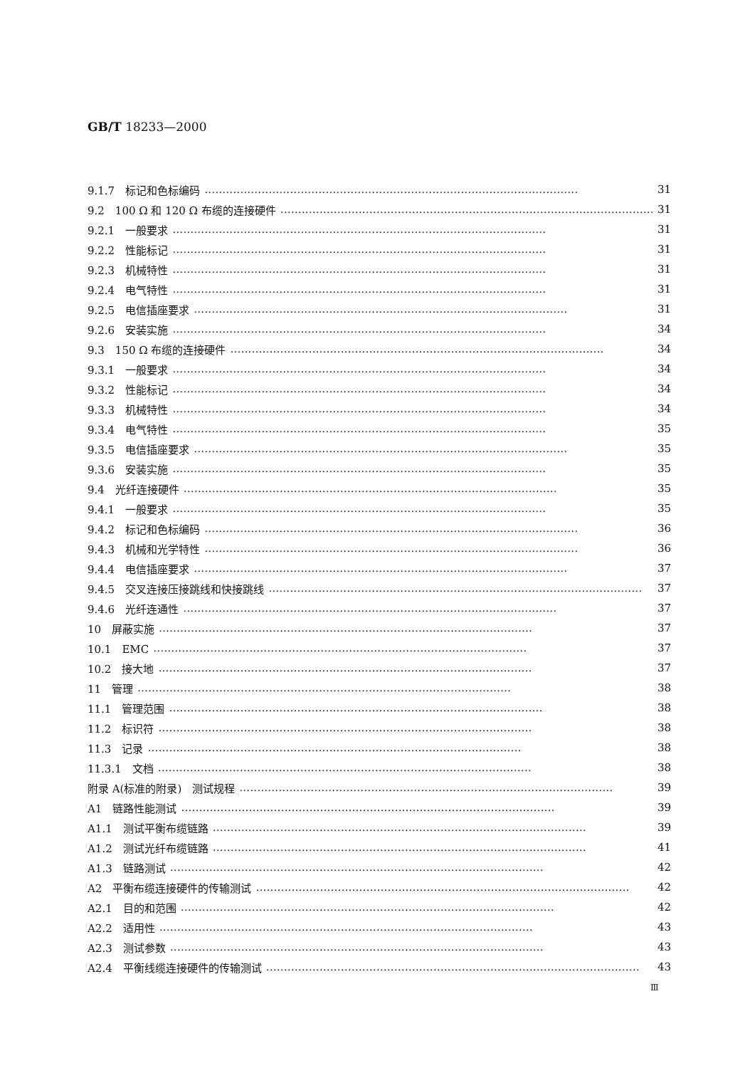GB/T 18233—2000
9.1.7　标记和色标编码 …………………………………………………………………………………………… 31
9.2　100 Ω 和 120 Ω 布缆的连接硬件 …………………………………………………………………………………………… 31
9.2.1　一般要求 …………………………………………………………………………………………… 31
9.2.2　性能标记 …………………………………………………………………………………………… 31
9.2.3　机械特性 …………………………………………………………………………………………… 31
9.2.4　电气特性 …………………………………………………………………………………………… 31
9.2.5　电信插座要求 …………………………………………………………………………………………… 31
9.2.6　安装实施 …………………………………………………………………………………………… 34
9.3　150 Ω 布缆的连接硬件 …………………………………………………………………………………………… 34
9.3.1　一般要求 …………………………………………………………………………………………… 34
9.3.2　性能标记 …………………………………………………………………………………………… 34
9.3.3　机械特性 …………………………………………………………………………………………… 34
9.3.4　电气特性 …………………………………………………………………………………………… 35
9.3.5　电信插座要求 …………………………………………………………………………………………… 35
9.3.6　安装实施 …………………………………………………………………………………………… 35
9.4　光纤连接硬件 …………………………………………………………………………………………… 35
9.4.1　一般要求 …………………………………………………………………………………………… 35
9.4.2　标记和色标编码 …………………………………………………………………………………………… 36
9.4.3　机械和光学特性 …………………………………………………………………………………………… 36
9.4.4　电信插座要求 …………………………………………………………………………………………… 37
9.4.5　交叉连接压接跳线和快接跳线 …………………………………………………………………………………………… 37
9.4.6　光纤连通性 …………………………………………………………………………………………… 37
10　屏蔽实施 …………………………………………………………………………………………… 37
10.1　EMC …………………………………………………………………………………………… 37
10.2　接大地 …………………………………………………………………………………………… 37
11　管理 …………………………………………………………………………………………… 38
11.1　管理范围 …………………………………………………………………………………………… 38
11.2　标识符 …………………………………………………………………………………………… 38
11.3　记录 …………………………………………………………………………………………… 38
11.3.1　文档 …………………………………………………………………………………………… 38
附录 A(标准的附录)　测试规程 …………………………………………………………………………………………… 39
A1　链路性能测试 …………………………………………………………………………………………… 39
A1.1　测试平衡布缆链路 …………………………………………………………………………………………… 39
A1.2　测试光纤布缆链路 …………………………………………………………………………………………… 41
A1.3　链路测试 …………………………………………………………………………………………… 42
A2　平衡布缆连接硬件的传输测试 …………………………………………………………………………………………… 42
A2.1　目的和范围 …………………………………………………………………………………………… 42
A2.2　适用性 …………………………………………………………………………………………… 43
A2.3　测试参数 …………………………………………………………………………………………… 43
A2.4　平衡线缆连接硬件的传输测试 …………………………………………………………………………………………… 43
Ⅲ